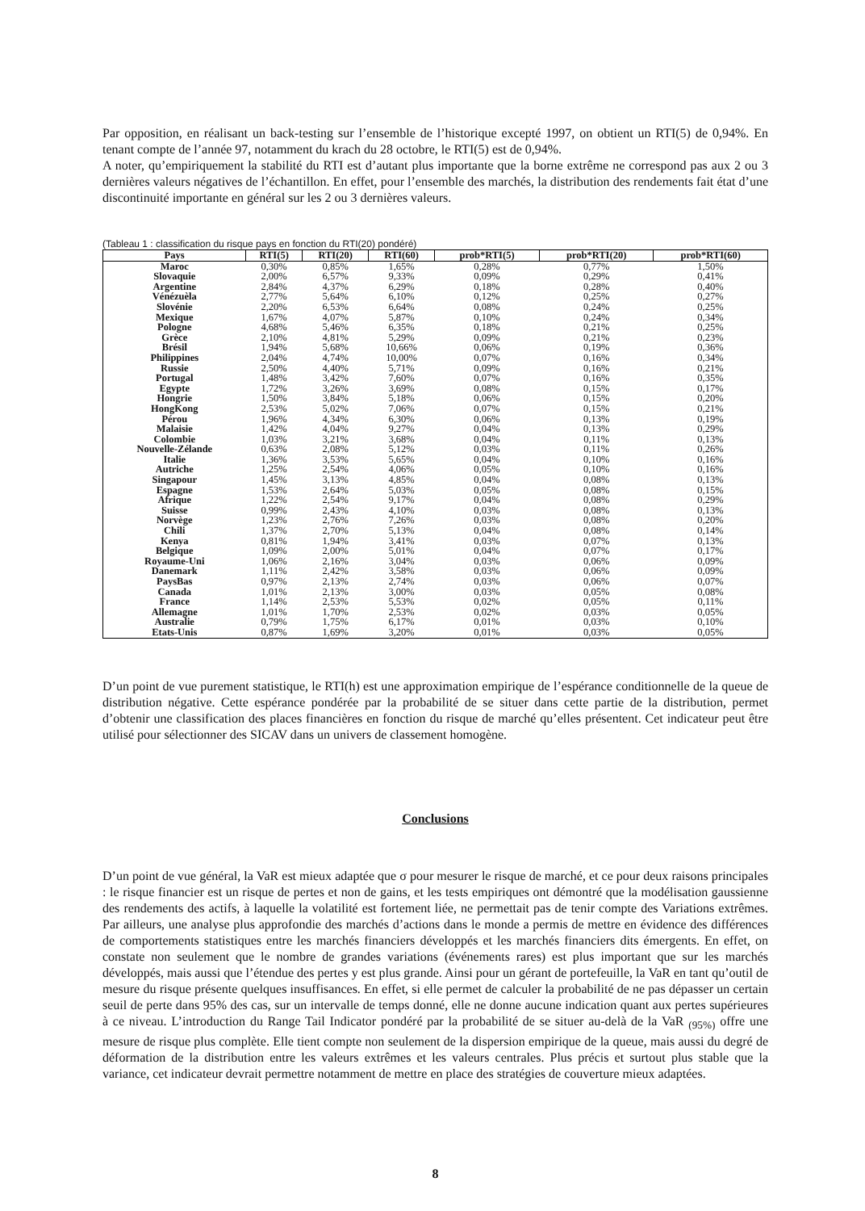Par opposition, en réalisant un back-testing sur l’ensemble de l’historique excepté 1997, on obtient un RTI(5) de 0,94%. En tenant compte de l’année 97, notamment du krach du 28 octobre, le RTI(5) est de 0,94%.
A noter, qu’empiriquement la stabilité du RTI est d’autant plus importante que la borne extrême ne correspond pas aux 2 ou 3 dernières valeurs négatives de l’échantillon. En effet, pour l’ensemble des marchés, la distribution des rendements fait état d’une discontinuité importante en général sur les 2 ou 3 dernières valeurs.
(Tableau 1 : classification du risque pays en fonction du RTI(20) pondéré)
| Pays | RTI(5) | RTI(20) | RTI(60) | prob*RTI(5) | prob*RTI(20) | prob*RTI(60) |
| --- | --- | --- | --- | --- | --- | --- |
| Maroc | 0,30% | 0,85% | 1,65% | 0,28% | 0,77% | 1,50% |
| Slovaquie | 2,00% | 6,57% | 9,33% | 0,09% | 0,29% | 0,41% |
| Argentine | 2,84% | 4,37% | 6,29% | 0,18% | 0,28% | 0,40% |
| Vénézuèla | 2,77% | 5,64% | 6,10% | 0,12% | 0,25% | 0,27% |
| Slovénie | 2,20% | 6,53% | 6,64% | 0,08% | 0,24% | 0,25% |
| Mexique | 1,67% | 4,07% | 5,87% | 0,10% | 0,24% | 0,34% |
| Pologne | 4,68% | 5,46% | 6,35% | 0,18% | 0,21% | 0,25% |
| Grèce | 2,10% | 4,81% | 5,29% | 0,09% | 0,21% | 0,23% |
| Brésil | 1,94% | 5,68% | 10,66% | 0,06% | 0,19% | 0,36% |
| Philippines | 2,04% | 4,74% | 10,00% | 0,07% | 0,16% | 0,34% |
| Russie | 2,50% | 4,40% | 5,71% | 0,09% | 0,16% | 0,21% |
| Portugal | 1,48% | 3,42% | 7,60% | 0,07% | 0,16% | 0,35% |
| Egypte | 1,72% | 3,26% | 3,69% | 0,08% | 0,15% | 0,17% |
| Hongrie | 1,50% | 3,84% | 5,18% | 0,06% | 0,15% | 0,20% |
| HongKong | 2,53% | 5,02% | 7,06% | 0,07% | 0,15% | 0,21% |
| Pérou | 1,96% | 4,34% | 6,30% | 0,06% | 0,13% | 0,19% |
| Malaisie | 1,42% | 4,04% | 9,27% | 0,04% | 0,13% | 0,29% |
| Colombie | 1,03% | 3,21% | 3,68% | 0,04% | 0,11% | 0,13% |
| Nouvelle-Zélande | 0,63% | 2,08% | 5,12% | 0,03% | 0,11% | 0,26% |
| Italie | 1,36% | 3,53% | 5,65% | 0,04% | 0,10% | 0,16% |
| Autriche | 1,25% | 2,54% | 4,06% | 0,05% | 0,10% | 0,16% |
| Singapour | 1,45% | 3,13% | 4,85% | 0,04% | 0,08% | 0,13% |
| Espagne | 1,53% | 2,64% | 5,03% | 0,05% | 0,08% | 0,15% |
| Afrique | 1,22% | 2,54% | 9,17% | 0,04% | 0,08% | 0,29% |
| Suisse | 0,99% | 2,43% | 4,10% | 0,03% | 0,08% | 0,13% |
| Norvège | 1,23% | 2,76% | 7,26% | 0,03% | 0,08% | 0,20% |
| Chili | 1,37% | 2,70% | 5,13% | 0,04% | 0,08% | 0,14% |
| Kenya | 0,81% | 1,94% | 3,41% | 0,03% | 0,07% | 0,13% |
| Belgique | 1,09% | 2,00% | 5,01% | 0,04% | 0,07% | 0,17% |
| Royaume-Uni | 1,06% | 2,16% | 3,04% | 0,03% | 0,06% | 0,09% |
| Danemark | 1,11% | 2,42% | 3,58% | 0,03% | 0,06% | 0,09% |
| PaysBas | 0,97% | 2,13% | 2,74% | 0,03% | 0,06% | 0,07% |
| Canada | 1,01% | 2,13% | 3,00% | 0,03% | 0,05% | 0,08% |
| France | 1,14% | 2,53% | 5,53% | 0,02% | 0,05% | 0,11% |
| Allemagne | 1,01% | 1,70% | 2,53% | 0,02% | 0,03% | 0,05% |
| Australie | 0,79% | 1,75% | 6,17% | 0,01% | 0,03% | 0,10% |
| Etats-Unis | 0,87% | 1,69% | 3,20% | 0,01% | 0,03% | 0,05% |
D’un point de vue purement statistique, le RTI(h) est une approximation empirique de l’espérance conditionnelle de la queue de distribution négative. Cette espérance pondérée par la probabilité de se situer dans cette partie de la distribution, permet d’obtenir une classification des places financières en fonction du risque de marché qu’elles présentent. Cet indicateur peut être utilisé pour sélectionner des SICAV dans un univers de classement homogène.
Conclusions
D’un point de vue général, la VaR est mieux adaptée que σ pour mesurer le risque de marché, et ce pour deux raisons principales : le risque financier est un risque de pertes et non de gains, et les tests empiriques ont démontré que la modélisation gaussienne des rendements des actifs, à laquelle la volatilité est fortement liée, ne permettait pas de tenir compte des Variations extrêmes. Par ailleurs, une analyse plus approfondie des marchés d’actions dans le monde a permis de mettre en évidence des différences de comportements statistiques entre les marchés financiers développés et les marchés financiers dits émergents. En effet, on constate non seulement que le nombre de grandes variations (événements rares) est plus important que sur les marchés développés, mais aussi que l’étendue des pertes y est plus grande. Ainsi pour un gérant de portefeuille, la VaR en tant qu’outil de mesure du risque présente quelques insuffisances. En effet, si elle permet de calculer la probabilité de ne pas dépasser un certain seuil de perte dans 95% des cas, sur un intervalle de temps donné, elle ne donne aucune indication quant aux pertes supérieures à ce niveau. L’introduction du Range Tail Indicator pondéré par la probabilité de se situer au-delà de la VaR <sub>(95%)</sub> offre une mesure de risque plus complète. Elle tient compte non seulement de la dispersion empirique de la queue, mais aussi du degré de déformation de la distribution entre les valeurs extrêmes et les valeurs centrales. Plus précis et surtout plus stable que la variance, cet indicateur devrait permettre notamment de mettre en place des stratégies de couverture mieux adaptées.
8